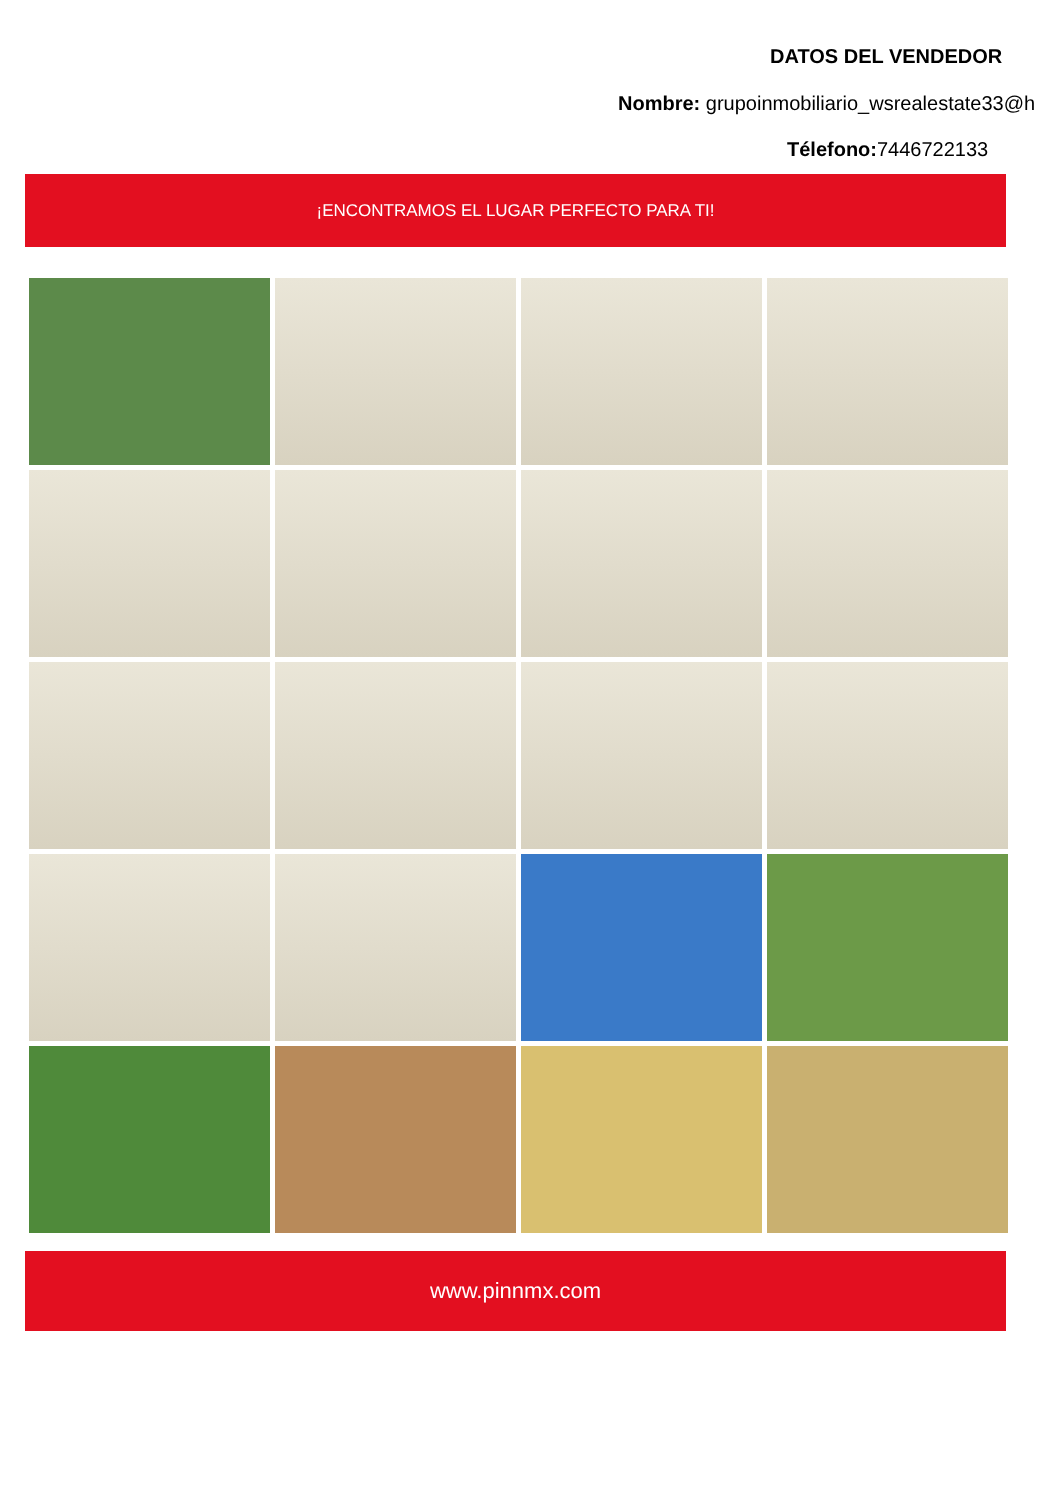DATOS DEL VENDEDOR
Nombre: grupoinmobiliario_wsrealestate33@h
Télefono: 7446722133
¡ENCONTRAMOS EL LUGAR PERFECTO PARA TI!
www.pinnmx.com